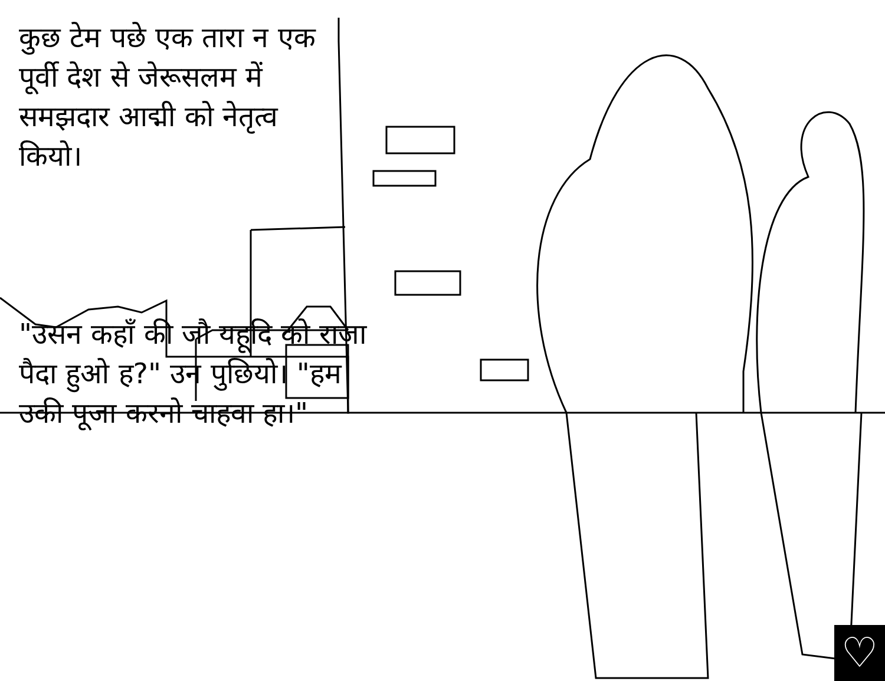कुछ टेम पछे एक तारा न एक पूर्वी देश से जेरूसलम में समझदार आद्मी को नेतृत्व कियो।
"उसन कहाँ की जौ यहूदि को राजा पैदा हुओ ह?" उन पुछियो। "हम उकी पूजा करनो चाहवा हा।"
♡